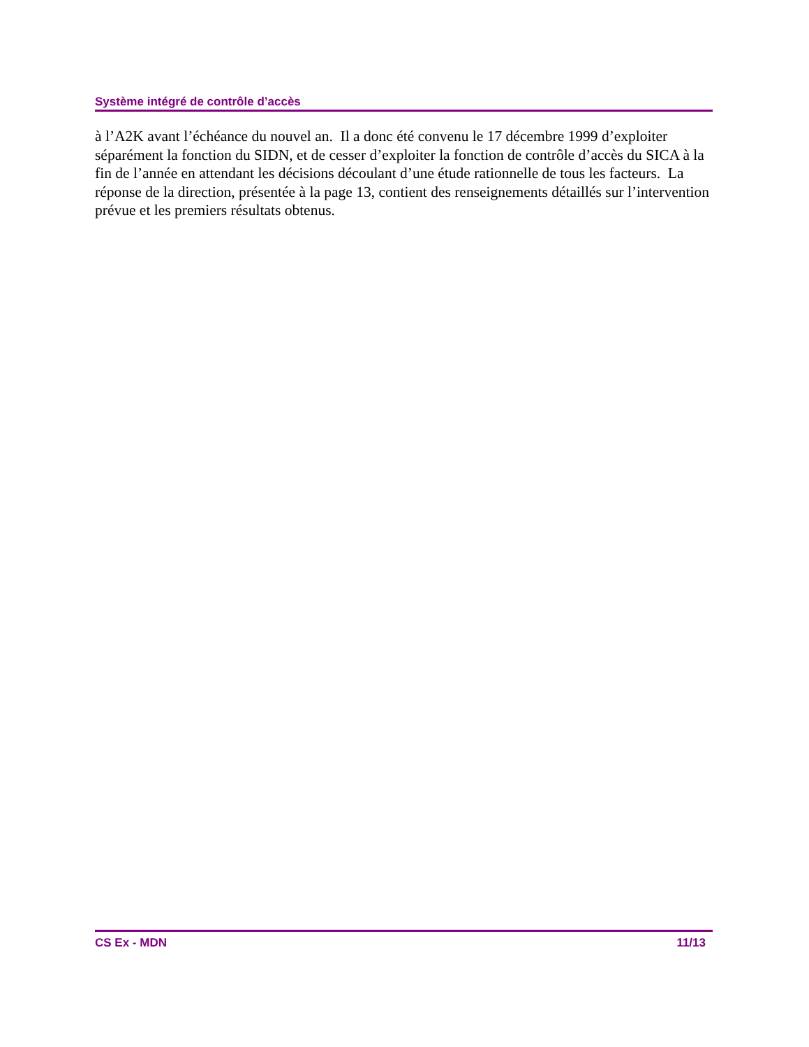Système intégré de contrôle d’accès
à l’A2K avant l’échéance du nouvel an. Il a donc été convenu le 17 décembre 1999 d’exploiter séparément la fonction du SIDN, et de cesser d’exploiter la fonction de contrôle d’accès du SICA à la fin de l’année en attendant les décisions découlant d’une étude rationnelle de tous les facteurs. La réponse de la direction, présentée à la page 13, contient des renseignements détaillés sur l’intervention prévue et les premiers résultats obtenus.
CS Ex - MDN 11/13